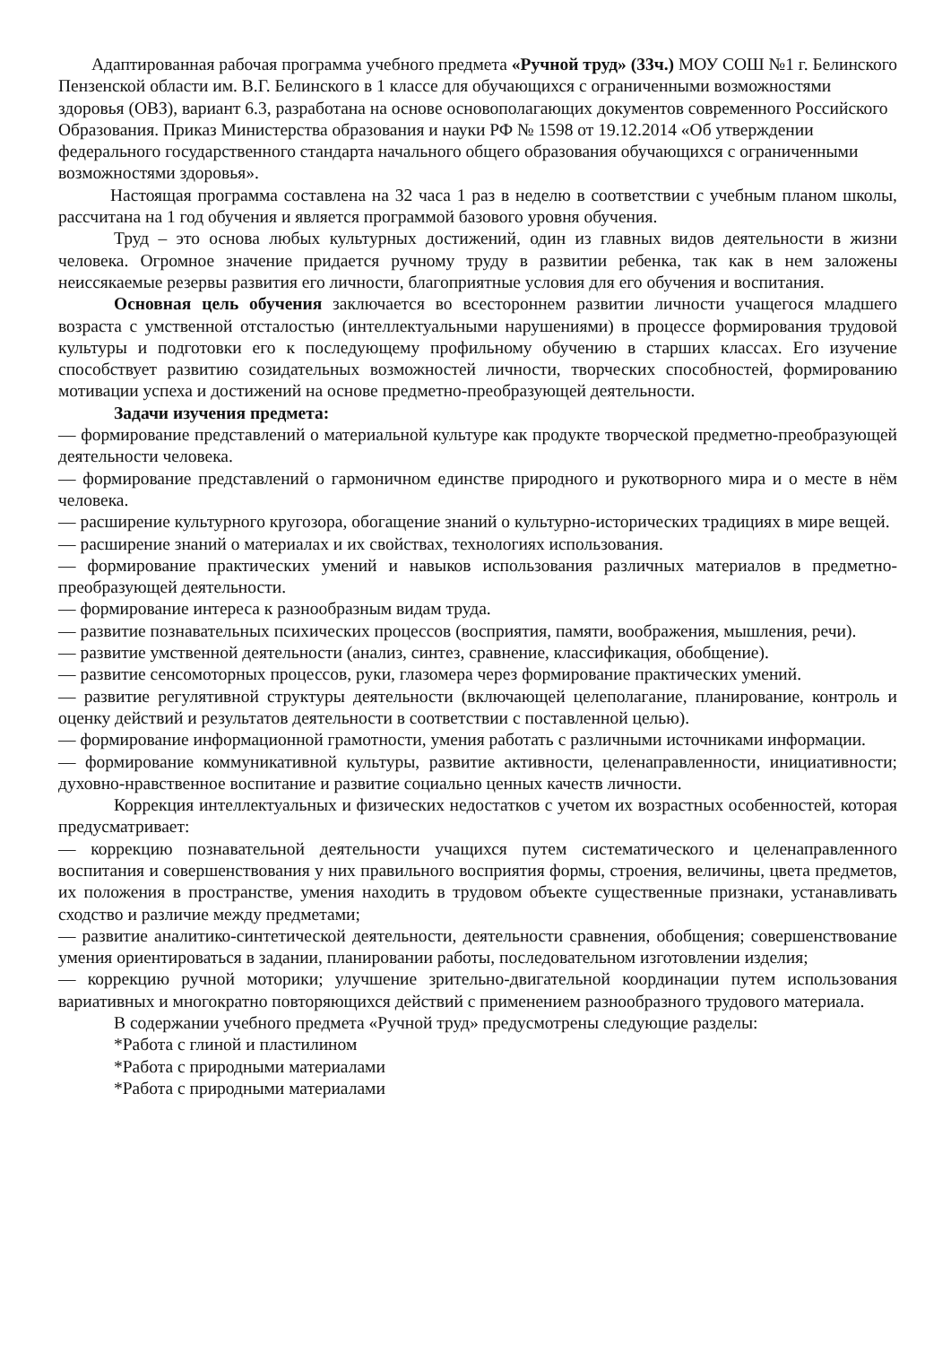Адаптированная рабочая программа учебного предмета «Ручной труд» (33ч.) МОУ СОШ №1 г. Белинского Пензенской области им. В.Г. Белинского в 1 классе для обучающихся с ограниченными возможностями здоровья (ОВЗ), вариант 6.3, разработана на основе основополагающих документов современного Российского Образования. Приказ Министерства образования и науки РФ № 1598 от 19.12.2014 «Об утверждении федерального государственного стандарта начального общего образования обучающихся с ограниченными возможностями здоровья».
Настоящая программа составлена на 32 часа 1 раз в неделю в соответствии с учебным планом школы, рассчитана на 1 год обучения и является программой базового уровня обучения.
Труд – это основа любых культурных достижений, один из главных видов деятельности в жизни человека. Огромное значение придается ручному труду в развитии ребенка, так как в нем заложены неиссякаемые резервы развития его личности, благоприятные условия для его обучения и воспитания.
Основная цель обучения заключается во всестороннем развитии личности учащегося младшего возраста с умственной отсталостью (интеллектуальными нарушениями) в процессе формирования трудовой культуры и подготовки его к последующему профильному обучению в старших классах. Его изучение способствует развитию созидательных возможностей личности, творческих способностей, формированию мотивации успеха и достижений на основе предметно-преобразующей деятельности.
Задачи изучения предмета:
— формирование представлений о материальной культуре как продукте творческой предметно-преобразующей деятельности человека.
— формирование представлений о гармоничном единстве природного и рукотворного мира и о месте в нём человека.
— расширение культурного кругозора, обогащение знаний о культурно-исторических традициях в мире вещей.
— расширение знаний о материалах и их свойствах, технологиях использования.
— формирование практических умений и навыков использования различных материалов в предметно-преобразующей деятельности.
— формирование интереса к разнообразным видам труда.
— развитие познавательных психических процессов (восприятия, памяти, воображения, мышления, речи).
— развитие умственной деятельности (анализ, синтез, сравнение, классификация, обобщение).
— развитие сенсомоторных процессов, руки, глазомера через формирование практических умений.
— развитие регулятивной структуры деятельности (включающей целеполагание, планирование, контроль и оценку действий и результатов деятельности в соответствии с поставленной целью).
— формирование информационной грамотности, умения работать с различными источниками информации.
— формирование коммуникативной культуры, развитие активности, целенаправленности, инициативности; духовно-нравственное воспитание и развитие социально ценных качеств личности.
Коррекция интеллектуальных и физических недостатков с учетом их возрастных особенностей, которая предусматривает:
— коррекцию познавательной деятельности учащихся путем систематического и целенаправленного воспитания и совершенствования у них правильного восприятия формы, строения, величины, цвета предметов, их положения в пространстве, умения находить в трудовом объекте существенные признаки, устанавливать сходство и различие между предметами;
— развитие аналитико-синтетической деятельности, деятельности сравнения, обобщения; совершенствование умения ориентироваться в задании, планировании работы, последовательном изготовлении изделия;
— коррекцию ручной моторики; улучшение зрительно-двигательной координации путем использования вариативных и многократно повторяющихся действий с применением разнообразного трудового материала.
В содержании учебного предмета «Ручной труд» предусмотрены следующие разделы:
*Работа с глиной и пластилином
*Работа с природными материалами
*Работа с природными материалами